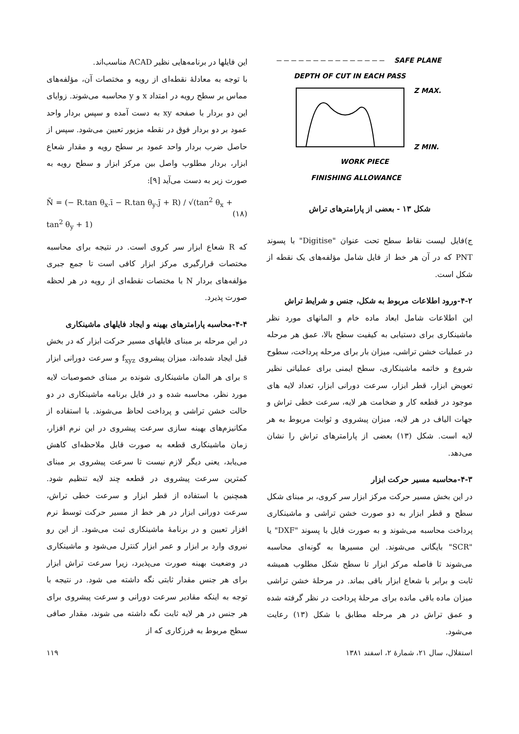SAFE PLANE
DEPTH OF CUT IN EACH PASS
Z MAX.
Z MIN.
WORK PIECE
FINISHING ALLOWANCE
شکل ۱۳ - بعضی از پارامترهای تراش
ج)فایل لیست نقاط سطح تحت عنوان "Digitise" با پسوند PNT که در آن هر خط از فایل شامل مؤلفه‌های یک نقطه از شکل است.
۴-۲-ورود اطلاعات مربوط به شکل، جنس و شرایط تراش
این اطلاعات شامل ابعاد ماده خام و المانهای مورد نظر ماشینکاری برای دستیابی به کیفیت سطح بالا، عمق هر مرحله در عملیات خشن تراشی، میزان بار برای مرحله پرداخت، سطوح شروع و خاتمه ماشینکاری، سطح ایمنی برای عملیاتی نظیر تعویض ابزار، قطر ابزار، سرعت دورانی ابزار، تعداد لایه های موجود در قطعه کار و ضخامت هر لایه، سرعت خطی تراش و جهات الیاف در هر لایه، میزان پیشروی و ثوابت مربوط به هر لایه است. شکل (۱۳) بعضی از پارامترهای تراش را نشان می‌دهد.
۴-۳-محاسبه مسیر حرکت ابزار
در این بخش مسیر حرکت مرکز ابزار سر کروی، بر مبنای شکل سطح و قطر ابزار به دو صورت خشن تراشی و ماشینکاری پرداخت محاسبه می‌شوند و به صورت فایل با پسوند "DXF" یا "SCR" بایگانی می‌شوند. این مسیرها به گونه‌ای محاسبه می‌شوند تا فاصله مرکز ابزار تا سطح شکل مطلوب همیشه ثابت و برابر با شعاع ابزار باقی بماند. در مرحلهٔ خشن تراشی میزان ماده باقی مانده برای مرحلهٔ پرداخت در نظر گرفته شده و عمق تراش در هر مرحله مطابق با شکل (۱۳) رعایت می‌شود.
این فایلها در برنامه‌هایی نظیر ACAD مناسب‌اند.
با توجه به معادلهٔ نقطه‌ای از رویه و مختصات آن، مؤلفه‌های مماس بر سطح رویه در امتداد x و y محاسبه می‌شوند. زوایای این دو بردار با صفحه xy به دست آمده و سپس بردار واحد عمود بر دو بردار فوق در نقطه مزبور تعیین می‌شود. سپس از حاصل ضرب بردار واحد عمود بر سطح رویه و مقدار شعاع ابزار، بردار مطلوب واصل بین مرکز ابزار و سطح رویه به صورت زیر به دست می‌آید [۹]:
N̄ = (− R.tan θ<sub>x</sub>.ī − R.tan θ<sub>y</sub>.j̄ + R) / √(tan<sup>2</sup> θ<sub>x</sub> + tan<sup>2</sup> θ<sub>y</sub> + 1) (۱۸)
که R شعاع ابزار سر کروی است. در نتیجه برای محاسبه مختصات قرارگیری مرکز ابزار کافی است تا جمع جبری مؤلفه‌های بردار N با مختصات نقطه‌ای از رویه در هر لحظه صورت پذیرد.
۴-۴-محاسبه پارامترهای بهینه و ایجاد فایلهای ماشینکاری
در این مرحله بر مبنای فایلهای مسیر حرکت ابزار که در بخش قبل ایجاد شده‌اند، میزان پیشروی f<sub>xyz</sub> و سرعت دورانی ابزار s برای هر المان ماشینکاری شونده بر مبنای خصوصیات لایه مورد نظر، محاسبه شده و در فایل برنامه ماشینکاری در دو حالت خشن تراشی و پرداخت لحاظ می‌شوند. با استفاده از مکانیزم‌های بهینه سازی سرعت پیشروی در این نرم افزار، زمان ماشینکاری قطعه به صورت قابل ملاحظه‌ای کاهش می‌یابد، یعنی دیگر لازم نیست تا سرعت پیشروی بر مبنای کمترین سرعت پیشروی در قطعه چند لایه تنظیم شود. همچنین با استفاده از قطر ابزار و سرعت خطی تراش، سرعت دورانی ابزار در هر خط از مسیر حرکت توسط نرم افزار تعیین و در برنامهٔ ماشینکاری ثبت می‌شود. از این رو نیروی وارد بر ابزار و عمر ابزار کنترل می‌شود و ماشینکاری در وضعیت بهینه صورت می‌پذیرد، زیرا سرعت تراش ابزار برای هر جنس مقدار ثابتی نگه داشته می شود. در نتیجه با توجه به اینکه مقادیر سرعت دورانی و سرعت پیشروی برای هر جنس در هر لایه ثابت نگه داشته می شوند، مقدار صافی سطح مربوط به فرزکاری که از
استقلال، سال ۲۱، شمارهٔ ۲، اسفند ۱۳۸۱ ۱۱۹